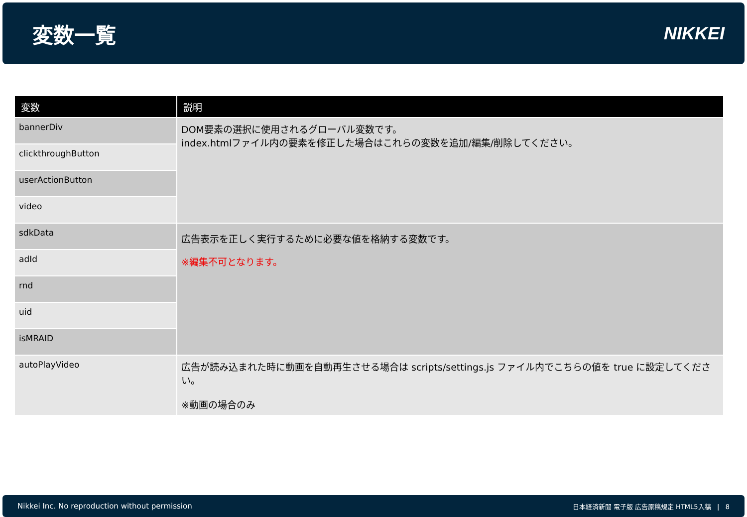変数一覧
NIKKEI
| 変数 | 説明 |
| --- | --- |
| bannerDiv | DOM要素の選択に使用されるグローバル変数です。 index.htmlファイル内の要素を修正した場合はこれらの変数を追加/編集/削除してください。 |
| clickthroughButton | |
| userActionButton | |
| video | |
| sdkData | 広告表示を正しく実行するために必要な値を格納する変数です。 ※編集不可となります。 |
| adId | |
| rnd | |
| uid | |
| isMRAID | |
| autoPlayVideo | 広告が読み込まれた時に動画を自動再生させる場合は scripts/settings.js ファイル内でこちらの値を true に設定してください。 ※動画の場合のみ |
Nikkei Inc. No reproduction without permission 日本経済新聞 電子版 広告原稿規定 HTML5入稿 | 8